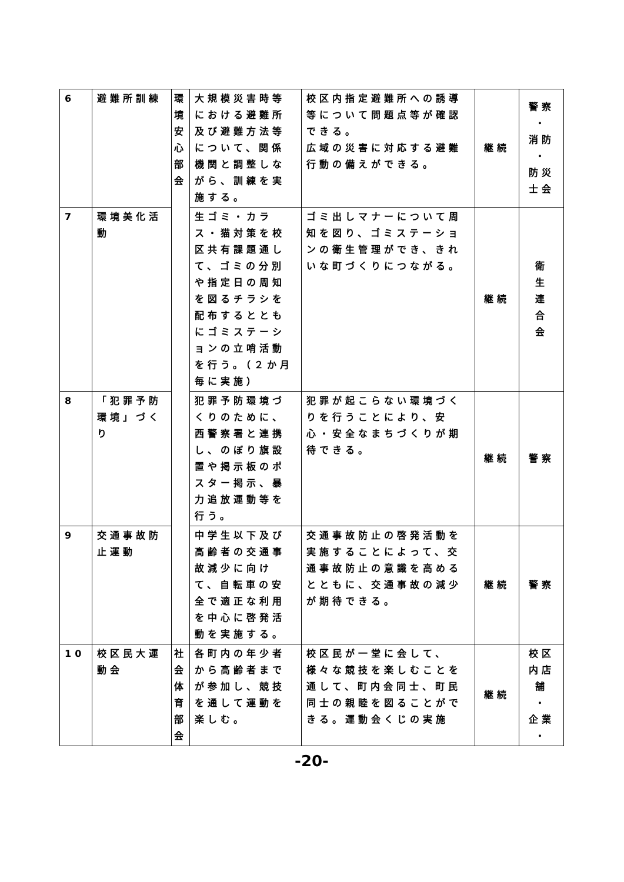| 6 | 避難所訓練 | 環境安心部会 | 大規模災害時等における避難所及び避難方法等について、関係機関と調整しながら、訓練を実施する。 | 校区内指定避難所への誘導等について問題点等が確認できる。 広域の災害に対応する避難行動の備えができる。 | 継続 | 警察 ・ 消防 ・ 防災士会 |
| 7 | 環境美化活動 | | 生ゴミ・カラス・猫対策を校区共有課題通して、ゴミの分別や指定日の周知を図るチラシを配布するとともにゴミステーションの立哨活動を行う。（２か月毎に実施） | ゴミ出しマナーについて周知を図り、ゴミステーションの衛生管理ができ、きれいな町づくりにつながる。 | 継続 | 衛 生 連 合 会 |
| 8 | 「犯罪予防環境」づくり | | 犯罪予防環境づくりのために、西警察署と連携し、のぼり旗設置や掲示板のポスター掲示、暴力追放運動等を行う。 | 犯罪が起こらない環境づくりを行うことにより、安心・安全なまちづくりが期待できる。 | 継続 | 警察 |
| 9 | 交通事故防止運動 | | 中学生以下及び高齢者の交通事故減少に向けて、自転車の安全で適正な利用を中心に啓発活動を実施する。 | 交通事故防止の啓発活動を実施することによって、交通事故防止の意識を高めるとともに、交通事故の減少が期待できる。 | 継続 | 警察 |
| 10 | 校区民大運動会 | 社会体育部会 | 各町内の年少者から高齢者までが参加し、競技を通して運動を楽しむ。 | 校区民が一堂に会して、様々な競技を楽しむことを通して、町内会同士、町民同士の親睦を図ることができる。運動会くじの実施 | 継続 | 校区内店舗 ・ 企業 ・ |
-20-